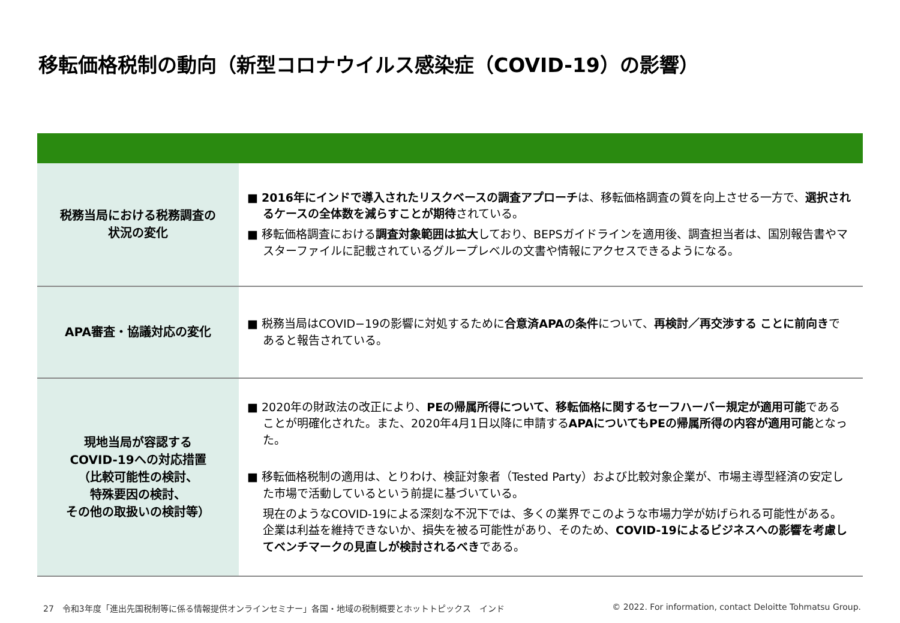移転価格税制の動向（新型コロナウイルス感染症（COVID-19）の影響）
| 税務当局における税務調査の 状況の変化 | ■ 2016年にインドで導入されたリスクベースの調査アプローチ は、移転価格調査の質を向上させる一方で、 選択されるケースの全体数を減らすことが期待 されている。 ■ 移転価格調査における 調査対象範囲は拡大 しており、BEPSガイドラインを適用後、調査担当者は、国別報告書やマスターファイルに記載されているグループレベルの文書や情報にアクセスできるようになる。 |
| APA審査・協議対応の変化 | ■ 税務当局はCOVID−19の影響に対処するために 合意済APAの条件 について、 再検討／再交渉する ことに前向き であると報告されている。 |
| 現地当局が容認する COVID-19への対応措置 （比較可能性の検討、 特殊要因の検討、 その他の取扱いの検討等） | ■ 2020年の財政法の改正により、 PEの帰属所得について、移転価格に関するセーフハーバー規定が適用可能 であることが明確化された。また、2020年4月1日以降に申請する APAについてもPEの帰属所得の内容が適用可能 となった。 ■ 移転価格税制の適用は、とりわけ、検証対象者（Tested Party）および比較対象企業が、市場主導型経済の安定した市場で活動しているという前提に基づいている。 現在のようなCOVID-19による深刻な不況下では、多くの業界でこのような市場力学が妨げられる可能性がある。企業は利益を維持できないか、損失を被る可能性があり、そのため、 COVID-19によるビジネスへの影響を考慮してベンチマークの見直しが検討されるべき である。 |
27　令和3年度「進出先国税制等に係る情報提供オンラインセミナー」各国・地域の税制概要とホットトピックス　インド
© 2022. For information, contact Deloitte Tohmatsu Group.